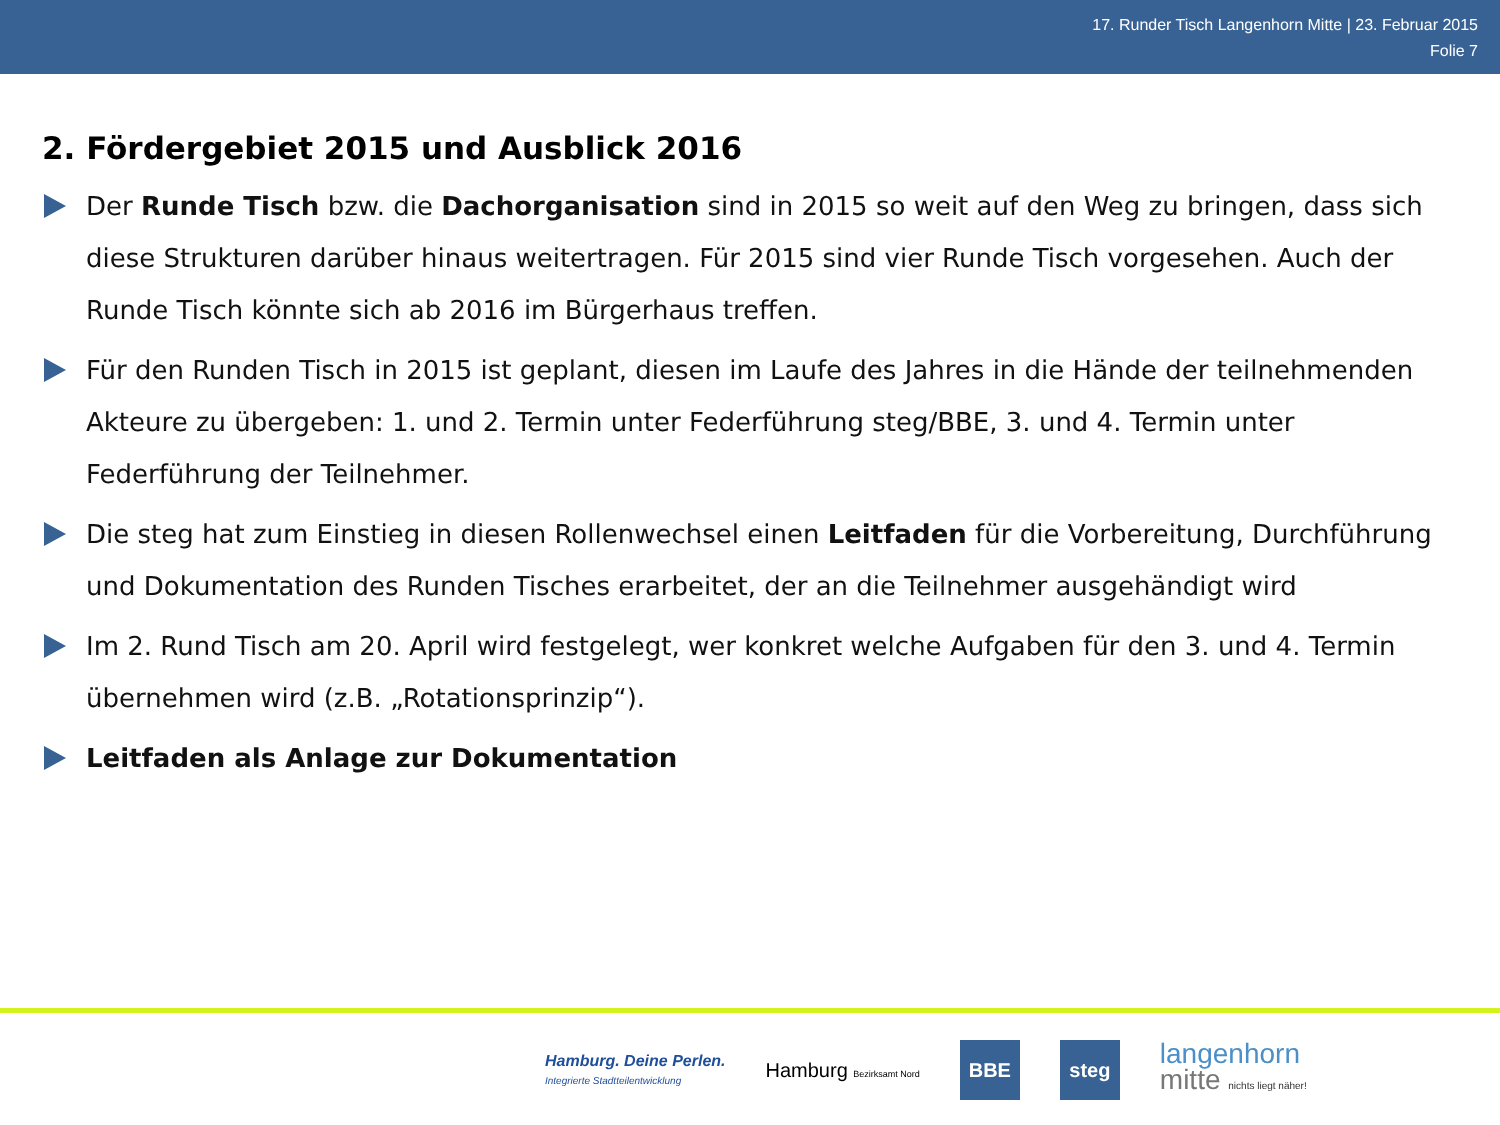17. Runder Tisch Langenhorn Mitte | 23. Februar 2015
Folie 7
2. Fördergebiet 2015 und Ausblick 2016
Der Runde Tisch bzw. die Dachorganisation sind in 2015 so weit auf den Weg zu bringen, dass sich diese Strukturen darüber hinaus weitertragen. Für 2015 sind vier Runde Tisch vorgesehen. Auch der Runde Tisch könnte sich ab 2016 im Bürgerhaus treffen.
Für den Runden Tisch in 2015 ist geplant, diesen im Laufe des Jahres in die Hände der teilnehmenden Akteure zu übergeben: 1. und 2. Termin unter Federführung steg/BBE, 3. und 4. Termin unter Federführung der Teilnehmer.
Die steg hat zum Einstieg in diesen Rollenwechsel einen Leitfaden für die Vorbereitung, Durchführung und Dokumentation des Runden Tisches erarbeitet, der an die Teilnehmer ausgehändigt wird
Im 2. Rund Tisch am 20. April wird festgelegt, wer konkret welche Aufgaben für den 3. und 4. Termin übernehmen wird (z.B. „Rotationsprinzip“).
Leitfaden als Anlage zur Dokumentation
Hamburg. Deine Perlen.
Integrierte Stadtteilentwicklung
Hamburg Bezirksamt Nord
BBE steg
langenhorn
mitte nichts liegt näher!